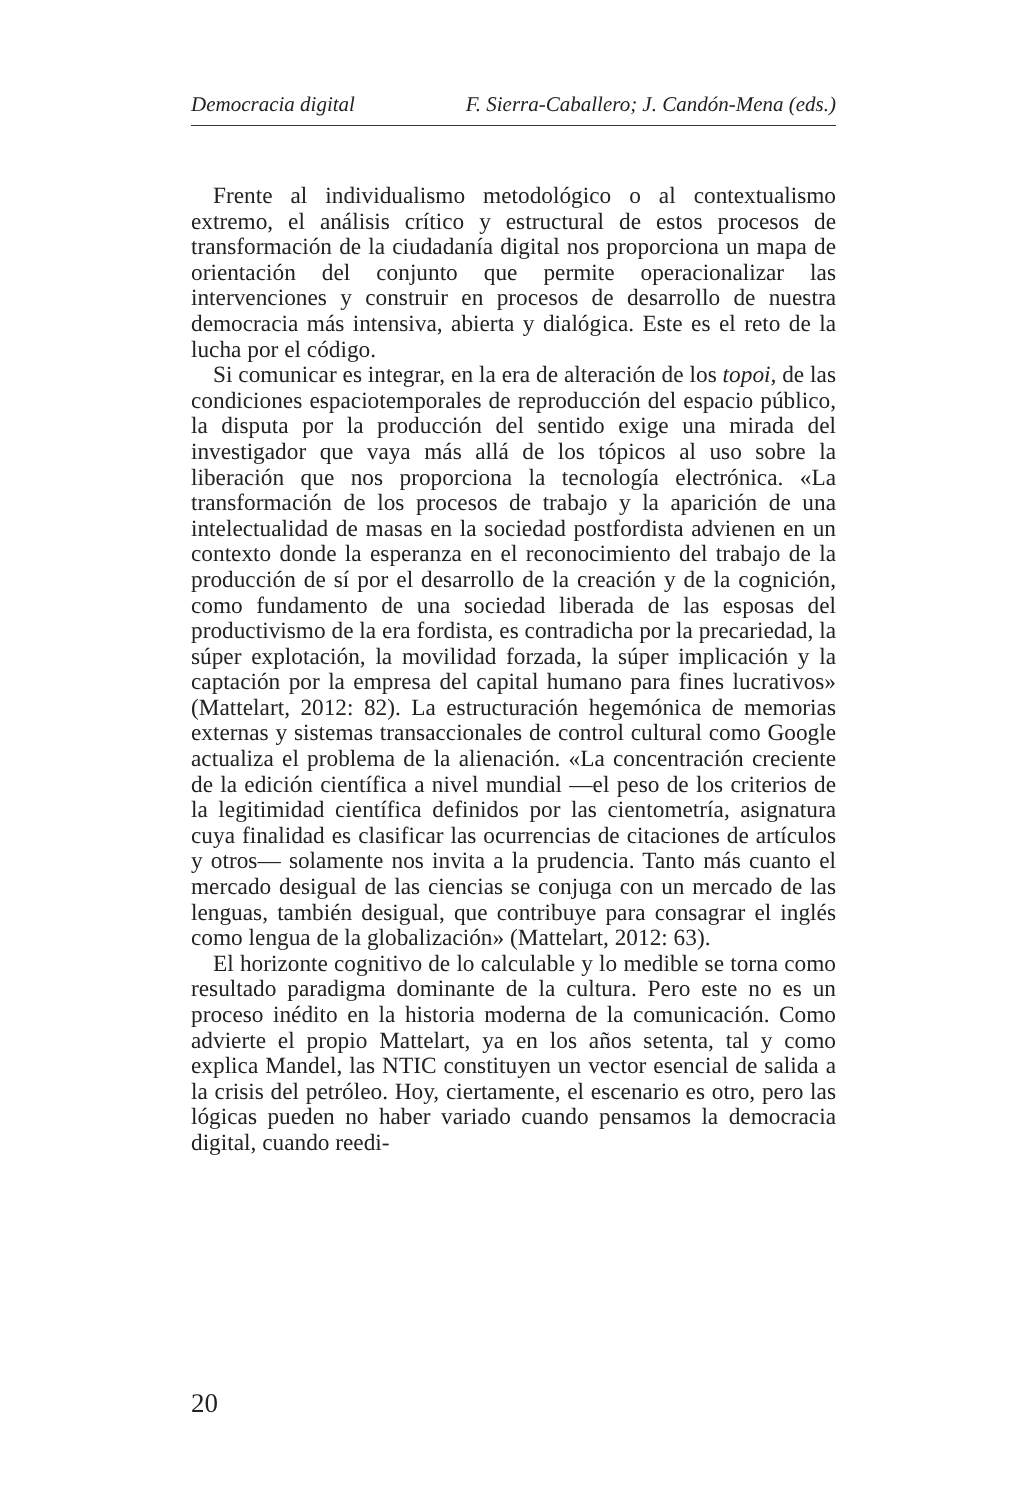Democracia digital F. Sierra-Caballero; J. Candón-Mena (eds.)
Frente al individualismo metodológico o al contextualismo extremo, el análisis crítico y estructural de estos procesos de transformación de la ciudadanía digital nos proporciona un mapa de orientación del conjunto que permite operacionalizar las intervenciones y construir en procesos de desarrollo de nuestra democracia más intensiva, abierta y dialógica. Este es el reto de la lucha por el código.
Si comunicar es integrar, en la era de alteración de los topoi, de las condiciones espaciotemporales de reproducción del espacio público, la disputa por la producción del sentido exige una mirada del investigador que vaya más allá de los tópicos al uso sobre la liberación que nos proporciona la tecnología electrónica. «La transformación de los procesos de trabajo y la aparición de una intelectualidad de masas en la sociedad postfordista advienen en un contexto donde la esperanza en el reconocimiento del trabajo de la producción de sí por el desarrollo de la creación y de la cognición, como fundamento de una sociedad liberada de las esposas del productivismo de la era fordista, es contradicha por la precariedad, la súper explotación, la movilidad forzada, la súper implicación y la captación por la empresa del capital humano para fines lucrativos» (Mattelart, 2012: 82). La estructuración hegemónica de memorias externas y sistemas transaccionales de control cultural como Google actualiza el problema de la alienación. «La concentración creciente de la edición científica a nivel mundial —el peso de los criterios de la legitimidad científica definidos por las cientometría, asignatura cuya finalidad es clasificar las ocurrencias de citaciones de artículos y otros— solamente nos invita a la prudencia. Tanto más cuanto el mercado desigual de las ciencias se conjuga con un mercado de las lenguas, también desigual, que contribuye para consagrar el inglés como lengua de la globalización» (Mattelart, 2012: 63).
El horizonte cognitivo de lo calculable y lo medible se torna como resultado paradigma dominante de la cultura. Pero este no es un proceso inédito en la historia moderna de la comunicación. Como advierte el propio Mattelart, ya en los años setenta, tal y como explica Mandel, las NTIC constituyen un vector esencial de salida a la crisis del petróleo. Hoy, ciertamente, el escenario es otro, pero las lógicas pueden no haber variado cuando pensamos la democracia digital, cuando reedi-
20